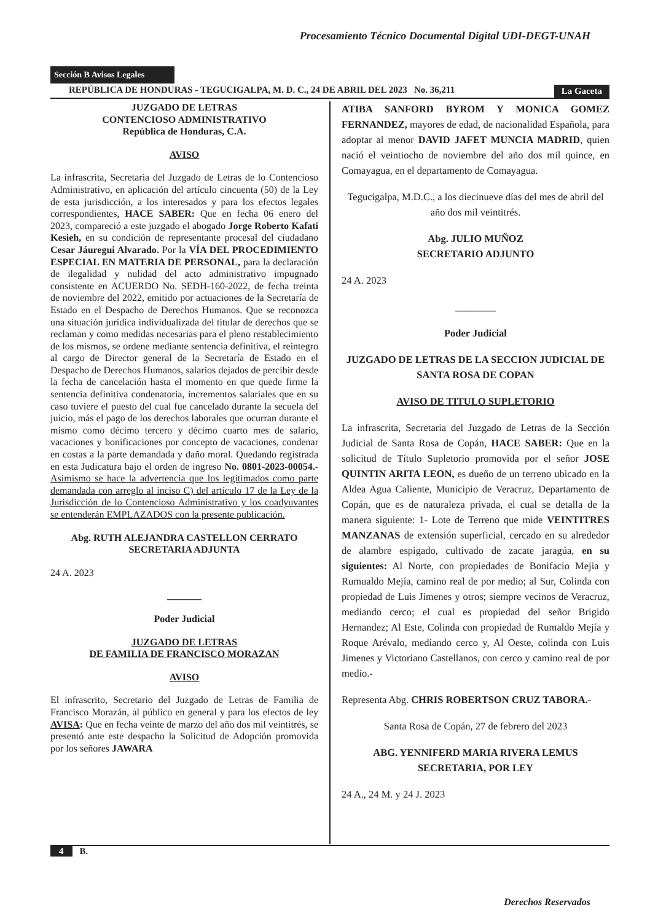Procesamiento Técnico Documental Digital UDI-DEGT-UNAH
Sección B Avisos Legales
REPÚBLICA DE HONDURAS - TEGUCIGALPA, M. D. C., 24 DE ABRIL DEL 2023 No. 36,211 La Gaceta
JUZGADO DE LETRAS
CONTENCIOSO ADMINISTRATIVO
República de Honduras, C.A.
AVISO
La infrascrita, Secretaria del Juzgado de Letras de lo Contencioso Administrativo, en aplicación del artículo cincuenta (50) de la Ley de esta jurisdicción, a los interesados y para los efectos legales correspondientes, HACE SABER: Que en fecha 06 enero del 2023, compareció a este juzgado el abogado Jorge Roberto Kafati Kesieh, en su condición de representante procesal del ciudadano Cesar Jáuregui Alvarado. Por la VÍA DEL PROCEDIMIENTO ESPECIAL EN MATERIA DE PERSONAL, para la declaración de ilegalidad y nulidad del acto administrativo impugnado consistente en ACUERDO No. SEDH-160-2022, de fecha treinta de noviembre del 2022, emitido por actuaciones de la Secretaría de Estado en el Despacho de Derechos Humanos. Que se reconozca una situación jurídica individualizada del titular de derechos que se reclaman y como medidas necesarias para el pleno restablecimiento de los mismos, se ordene mediante sentencia definitiva, el reintegro al cargo de Director general de la Secretaría de Estado en el Despacho de Derechos Humanos, salarios dejados de percibir desde la fecha de cancelación hasta el momento en que quede firme la sentencia definitiva condenatoria, incrementos salariales que en su caso tuviere el puesto del cual fue cancelado durante la secuela del juicio, más el pago de los derechos laborales que ocurran durante el mismo como décimo tercero y décimo cuarto mes de salario, vacaciones y bonificaciones por concepto de vacaciones, condenar en costas a la parte demandada y daño moral. Quedando registrada en esta Judicatura bajo el orden de ingreso No. 0801-2023-00054.- Asimismo se hace la advertencia que los legitimados como parte demandada con arreglo al inciso C) del artículo 17 de la Ley de la Jurisdicción de lo Contencioso Administrativo y los coadyuvantes se entenderán EMPLAZADOS con la presente publicación.
Abg. RUTH ALEJANDRA CASTELLON CERRATO
SECRETARIA ADJUNTA
24 A. 2023
_______
Poder Judicial
JUZGADO DE LETRAS
DE FAMILIA DE FRANCISCO MORAZAN
AVISO
El infrascrito, Secretario del Juzgado de Letras de Familia de Francisco Morazán, al público en general y para los efectos de ley AVISA: Que en fecha veinte de marzo del año dos mil veintitrés, se presentó ante este despacho la Solicitud de Adopción promovida por los señores JAWARA
ATIBA SANFORD BYROM Y MONICA GOMEZ FERNANDEZ, mayores de edad, de nacionalidad Española, para adoptar al menor DAVID JAFET MUNCIA MADRID, quien nació el veintiocho de noviembre del año dos mil quince, en Comayagua, en el departamento de Comayagua.
Tegucigalpa, M.D.C., a los diecinueve días del mes de abril del año dos mil veintitrés.
Abg. JULIO MUÑOZ
SECRETARIO ADJUNTO
24 A. 2023
________
Poder Judicial
JUZGADO DE LETRAS DE LA SECCION JUDICIAL DE SANTA ROSA DE COPAN
AVISO DE TITULO SUPLETORIO
La infrascrita, Secretaria del Juzgado de Letras de la Sección Judicial de Santa Rosa de Copán, HACE SABER: Que en la solicitud de Título Supletorio promovida por el señor JOSE QUINTIN ARITA LEON, es dueño de un terreno ubicado en la Aldea Agua Caliente, Municipio de Veracruz, Departamento de Copán, que es de naturaleza privada, el cual se detalla de la manera siguiente: 1- Lote de Terreno que mide VEINTITRES MANZANAS de extensión superficial, cercado en su alrededor de alambre espigado, cultivado de zacate jaragúa, en su siguientes: Al Norte, con propiedades de Bonifacio Mejia y Rumualdo Mejía, camino real de por medio; al Sur, Colinda con propiedad de Luis Jimenes y otros; siempre vecinos de Veracruz, mediando cerco; el cual es propiedad del señor Brigido Hernandez; Al Este, Colinda con propiedad de Rumaldo Mejía y Roque Arévalo, mediando cerco y, Al Oeste, colinda con Luis Jimenes y Victoriano Castellanos, con cerco y camino real de por medio.-
Representa Abg. CHRIS ROBERTSON CRUZ TABORA.-
Santa Rosa de Copán, 27 de febrero del 2023
ABG. YENNIFERD MARIA RIVERA LEMUS
SECRETARIA, POR LEY
24 A., 24 M. y 24 J. 2023
4 B.
Derechos Reservados